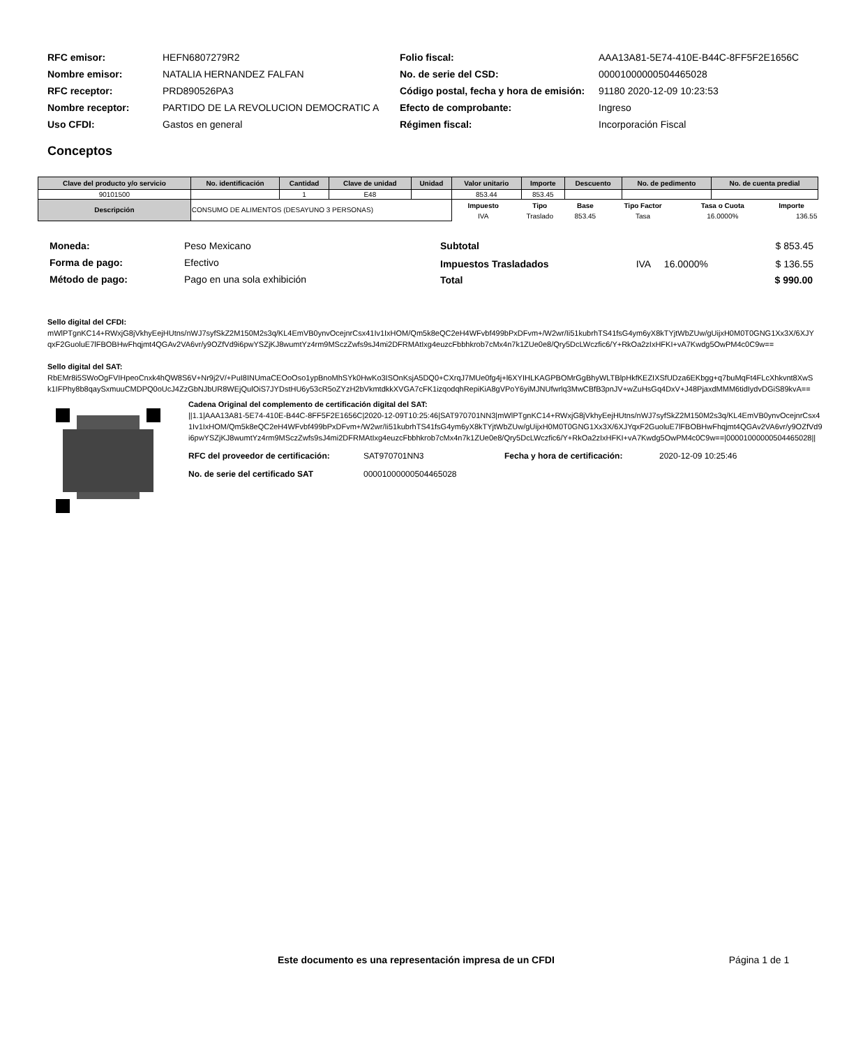| RFC emisor: | HEFN6807279R2 |
| Nombre emisor: | NATALIA HERNANDEZ FALFAN |
| RFC receptor: | PRD890526PA3 |
| Nombre receptor: | PARTIDO DE LA REVOLUCION DEMOCRATIC A |
| Uso CFDI: | Gastos en general |
| Folio fiscal: | AAA13A81-5E74-410E-B44C-8FF5F2E1656C |
| No. de serie del CSD: | 00001000000504465028 |
| Código postal, fecha y hora de emisión: | 91180 2020-12-09 10:23:53 |
| Efecto de comprobante: | Ingreso |
| Régimen fiscal: | Incorporación Fiscal |
Conceptos
| Clave del producto y/o servicio | No. identificación | Cantidad | Clave de unidad | Unidad | Valor unitario | Importe | Descuento | No. de pedimento | No. de cuenta predial |
| --- | --- | --- | --- | --- | --- | --- | --- | --- | --- |
| 90101500 | | 1 | E48 | | 853.44 | 853.45 | | | |
| Descripción | CONSUMO DE ALIMENTOS (DESAYUNO 3 PERSONAS) | | | | / Impuesto / Tipo / Base / Tipo Factor / Tasa o Cuota / Importe / / --- / --- / --- / --- / --- / --- / / IVA / Traslado / 853.45 / Tasa / 16.0000% / 136.55 / | | | | |
| Moneda: | Peso Mexicano |
| Forma de pago: | Efectivo |
| Método de pago: | Pago en una sola exhibición |
| Subtotal | | | $ 853.45 |
| Impuestos Trasladados | IVA | 16.0000% | $ 136.55 |
| Total | | | $ 990.00 |
Sello digital del CFDI:
mWlPTgnKC14+RWxjG8jVkhyEejHUtns/nWJ7syfSkZ2M150M2s3q/KL4EmVB0ynvOcejnrCsx41Iv1IxHOM/Qm5k8eQC2eH4WFvbf499bPxDFvm+/W2wr/Ii51kubrhTS41fsG4ym6yX8kTYjtWbZUw/gUijxH0M0T0GNG1Xx3X/6XJYqxF2GuoluE7lFBOBHwFhqjmt4QGAv2VA6vr/y9OZfVd9i6pwYSZjKJ8wumtYz4rm9MSczZwfs9sJ4mi2DFRMAtIxg4euzcFbbhkrob7cMx4n7k1ZUe0e8/Qry5DcLWczfic6/Y+RkOa2zIxHFKI+vA7Kwdg5OwPM4c0C9w==
Sello digital del SAT:
RbEMr8i5SWoOgFVIHpeoCnxk4hQW8S6V+Nr9j2V/+PuI8INUmaCEOoOso1ypBnoMhSYk0HwKo3ISOnKsjA5DQ0+CXrqJ7MUe0fg4j+l6XYIHLKAGPBOMrGgBhyWLTBlpHkfKEZIXSfUDza6EKbgg+q7buMqFt4FLcXhkvnt8XwSk1IFPhy8b8qaySxmuuCMDPQ0oUcJ4ZzGbNJbUR8WEjQulOiS7JYDstHU6y53cR5oZYzH2bVkmtdkkXVGA7cFK1izqodqhRepiKiA8gVPoY6yiMJNUfwrlq3MwCBfB3pnJV+wZuHsGq4DxV+J48PjaxdMMM6tidIydvDGiS89kvA==
Cadena Original del complemento de certificación digital del SAT:
||1.1|AAA13A81-5E74-410E-B44C-8FF5F2E1656C|2020-12-09T10:25:46|SAT970701NN3|mWlPTgnKC14+RWxjG8jVkhyEejHUtns/nWJ7syfSkZ2M150M2s3q/KL4EmVB0ynvOcejnrCsx41Iv1IxHOM/Qm5k8eQC2eH4WFvbf499bPxDFvm+/W2wr/Ii51kubrhTS41fsG4ym6yX8kTYjtWbZUw/gUijxH0M0T0GNG1Xx3X/6XJYqxF2GuoluE7lFBOBHwFhqjmt4QGAv2VA6vr/y9OZfVd9i6pwYSZjKJ8wumtYz4rm9MSczZwfs9sJ4mi2DFRMAtIxg4euzcFbbhkrob7cMx4n7k1ZUe0e8/Qry5DcLWczfic6/Y+RkOa2zIxHFKI+vA7Kwdg5OwPM4c0C9w==|00001000000504465028||
| RFC del proveedor de certificación: | SAT970701NN3 | Fecha y hora de certificación: | 2020-12-09 10:25:46 |
| No. de serie del certificado SAT | 00001000000504465028 | | |
Este documento es una representación impresa de un CFDI Página 1 de 1